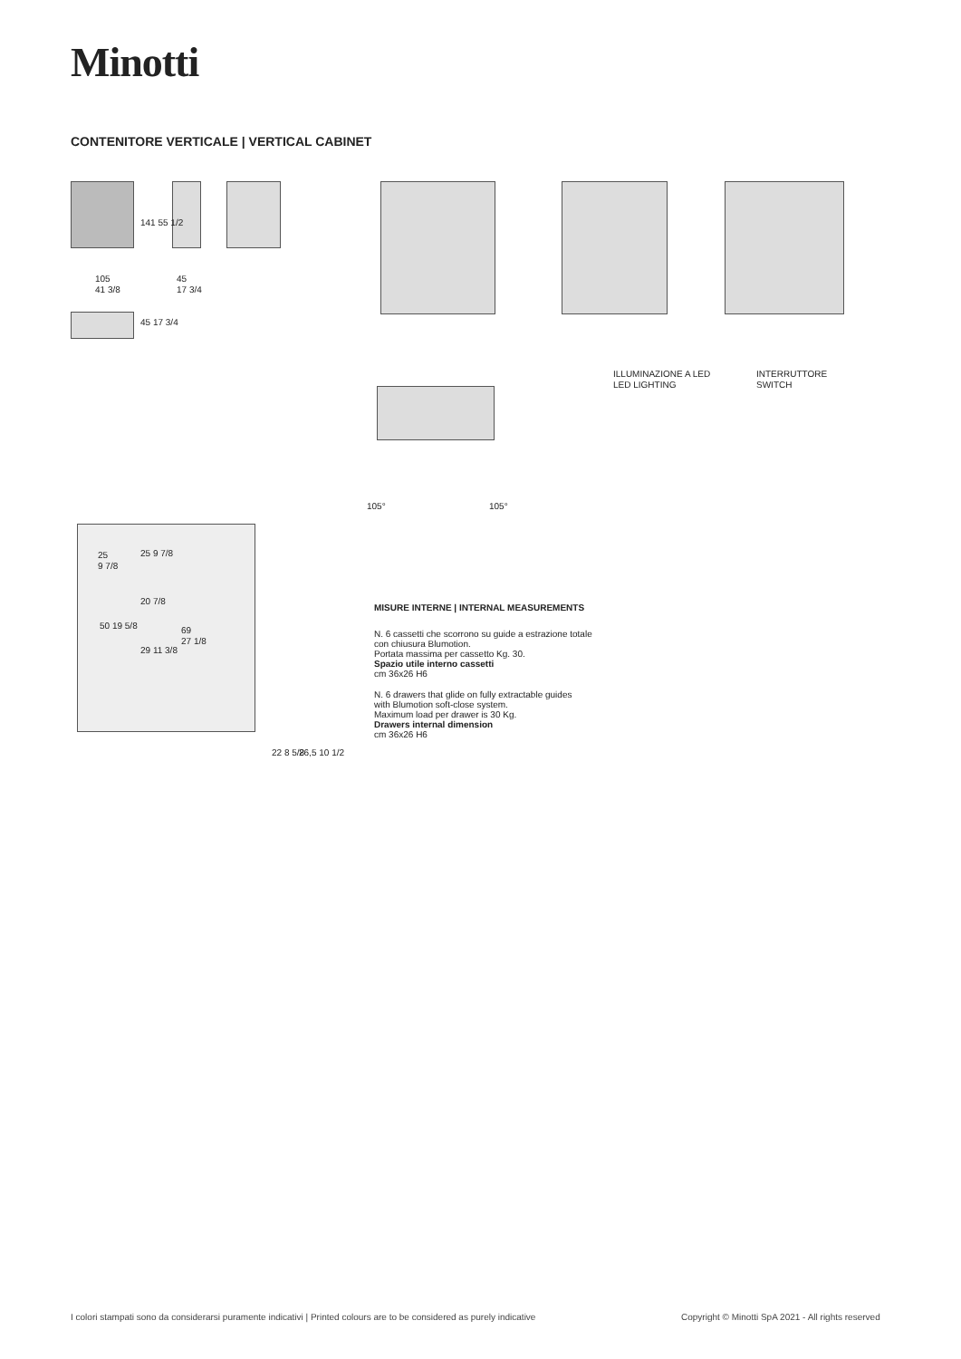Minotti
CONTENITORE VERTICALE | VERTICAL CABINET
105
41 3/8
141 55 1/2
45
17 3/4
45 17 3/4
ILLUMINAZIONE A LED
LED LIGHTING
INTERRUTTORE
SWITCH
105° 105°
25
9 7/8
25 9 7/8
20 7/8
50 19 5/8
69
27 1/8
29 11 3/8
22 8 5/8 26,5 10 1/2
MISURE INTERNE | INTERNAL MEASUREMENTS
N. 6 cassetti che scorrono su guide a estrazione totale
con chiusura Blumotion.
Portata massima per cassetto Kg. 30.
Spazio utile interno cassetti
cm 36x26 H6
N. 6 drawers that glide on fully extractable guides
with Blumotion soft-close system.
Maximum load per drawer is 30 Kg.
Drawers internal dimension
cm 36x26 H6
I colori stampati sono da considerarsi puramente indicativi | Printed colours are to be considered as purely indicative
Copyright © Minotti SpA 2021 - All rights reserved